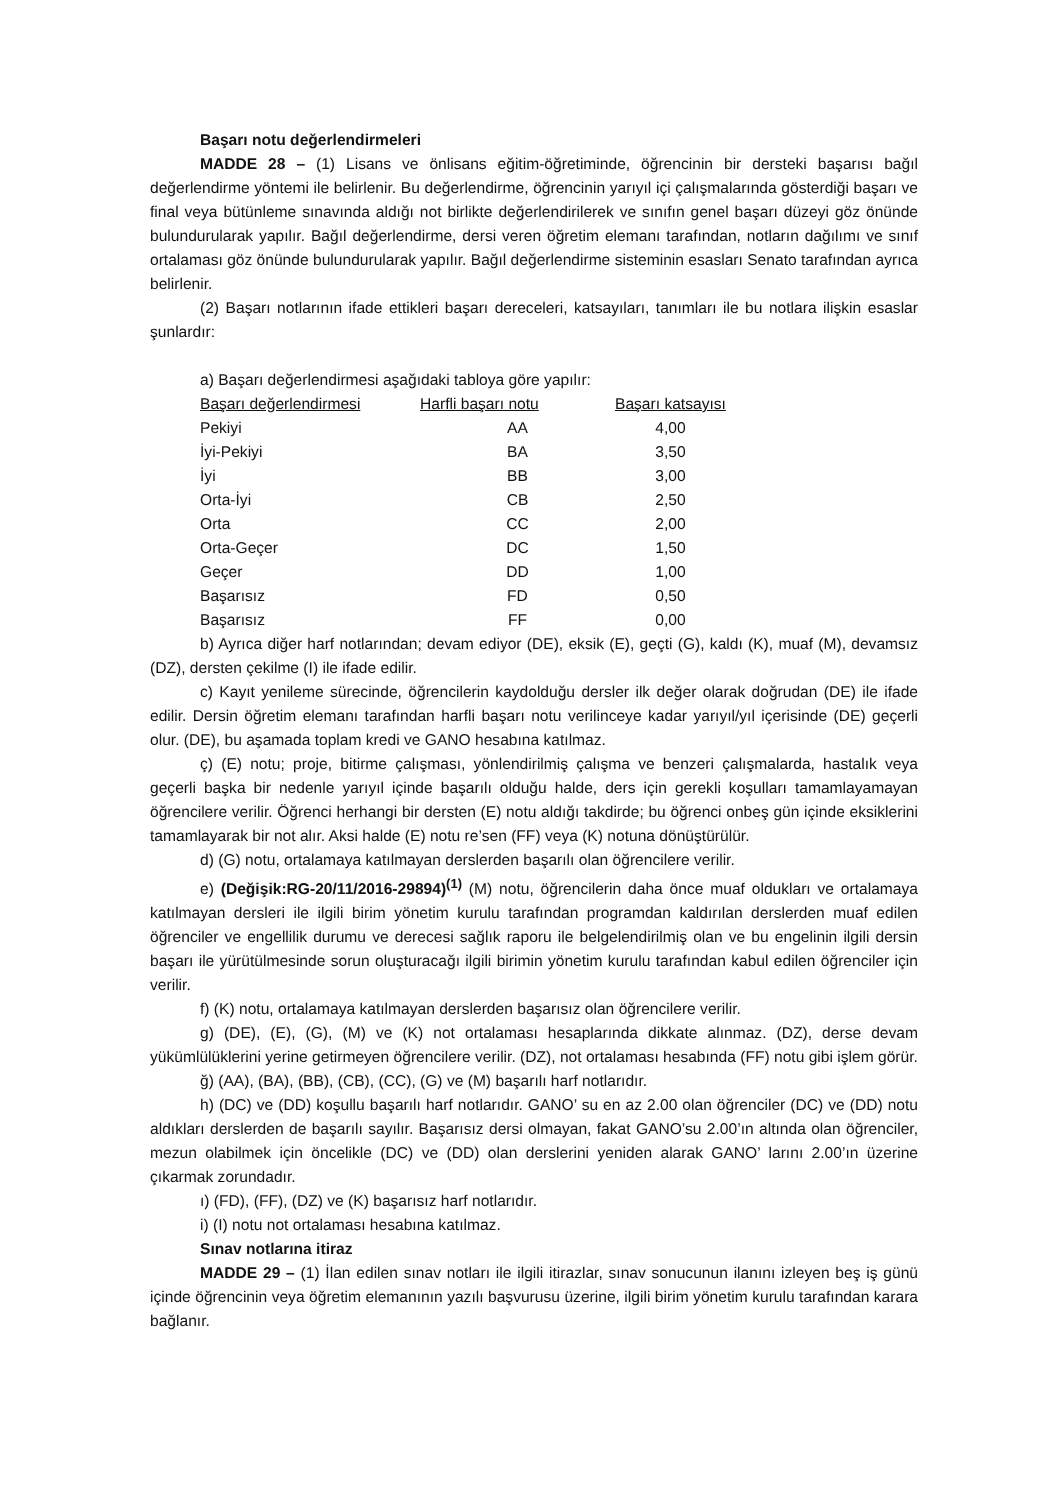Başarı notu değerlendirmeleri
MADDE 28 – (1) Lisans ve önlisans eğitim-öğretiminde, öğrencinin bir dersteki başarısı bağıl değerlendirme yöntemi ile belirlenir. Bu değerlendirme, öğrencinin yarıyıl içi çalışmalarında gösterdiği başarı ve final veya bütünleme sınavında aldığı not birlikte değerlendirilerek ve sınıfın genel başarı düzeyi göz önünde bulundurularak yapılır. Bağıl değerlendirme, dersi veren öğretim elemanı tarafından, notların dağılımı ve sınıf ortalaması göz önünde bulundurularak yapılır. Bağıl değerlendirme sisteminin esasları Senato tarafından ayrıca belirlenir.
(2) Başarı notlarının ifade ettikleri başarı dereceleri, katsayıları, tanımları ile bu notlara ilişkin esaslar şunlardır:
a) Başarı değerlendirmesi aşağıdaki tabloya göre yapılır:
| Başarı değerlendirmesi | Harfli başarı notu | Başarı katsayısı |
| --- | --- | --- |
| Pekiyi | AA | 4,00 |
| İyi-Pekiyi | BA | 3,50 |
| İyi | BB | 3,00 |
| Orta-İyi | CB | 2,50 |
| Orta | CC | 2,00 |
| Orta-Geçer | DC | 1,50 |
| Geçer | DD | 1,00 |
| Başarısız | FD | 0,50 |
| Başarısız | FF | 0,00 |
b) Ayrıca diğer harf notlarından; devam ediyor (DE), eksik (E), geçti (G), kaldı (K), muaf (M), devamsız (DZ), dersten çekilme (I) ile ifade edilir.
c) Kayıt yenileme sürecinde, öğrencilerin kaydolduğu dersler ilk değer olarak doğrudan (DE) ile ifade edilir. Dersin öğretim elemanı tarafından harfli başarı notu verilinceye kadar yarıyıl/yıl içerisinde (DE) geçerli olur. (DE), bu aşamada toplam kredi ve GANO hesabına katılmaz.
ç) (E) notu; proje, bitirme çalışması, yönlendirilmiş çalışma ve benzeri çalışmalarda, hastalık veya geçerli başka bir nedenle yarıyıl içinde başarılı olduğu halde, ders için gerekli koşulları tamamlayamayan öğrencilere verilir. Öğrenci herhangi bir dersten (E) notu aldığı takdirde; bu öğrenci onbeş gün içinde eksiklerini tamamlayarak bir not alır. Aksi halde (E) notu re’sen (FF) veya (K) notuna dönüştürülür.
d) (G) notu, ortalamaya katılmayan derslerden başarılı olan öğrencilere verilir.
e) (Değişik:RG-20/11/2016-29894)<sup>(1)</sup> (M) notu, öğrencilerin daha önce muaf oldukları ve ortalamaya katılmayan dersleri ile ilgili birim yönetim kurulu tarafından programdan kaldırılan derslerden muaf edilen öğrenciler ve engellilik durumu ve derecesi sağlık raporu ile belgelendirilmiş olan ve bu engelinin ilgili dersin başarı ile yürütülmesinde sorun oluşturacağı ilgili birimin yönetim kurulu tarafından kabul edilen öğrenciler için verilir.
f) (K) notu, ortalamaya katılmayan derslerden başarısız olan öğrencilere verilir.
g) (DE), (E), (G), (M) ve (K) not ortalaması hesaplarında dikkate alınmaz. (DZ), derse devam yükümlülüklerini yerine getirmeyen öğrencilere verilir. (DZ), not ortalaması hesabında (FF) notu gibi işlem görür.
ğ) (AA), (BA), (BB), (CB), (CC), (G) ve (M) başarılı harf notlarıdır.
h) (DC) ve (DD) koşullu başarılı harf notlarıdır. GANO’ su en az 2.00 olan öğrenciler (DC) ve (DD) notu aldıkları derslerden de başarılı sayılır. Başarısız dersi olmayan, fakat GANO’su 2.00’ın altında olan öğrenciler, mezun olabilmek için öncelikle (DC) ve (DD) olan derslerini yeniden alarak GANO’ larını 2.00’ın üzerine çıkarmak zorundadır.
ı) (FD), (FF), (DZ) ve (K) başarısız harf notlarıdır.
i) (I) notu not ortalaması hesabına katılmaz.
Sınav notlarına itiraz
MADDE 29 – (1) İlan edilen sınav notları ile ilgili itirazlar, sınav sonucunun ilanını izleyen beş iş günü içinde öğrencinin veya öğretim elemanının yazılı başvurusu üzerine, ilgili birim yönetim kurulu tarafından karara bağlanır.